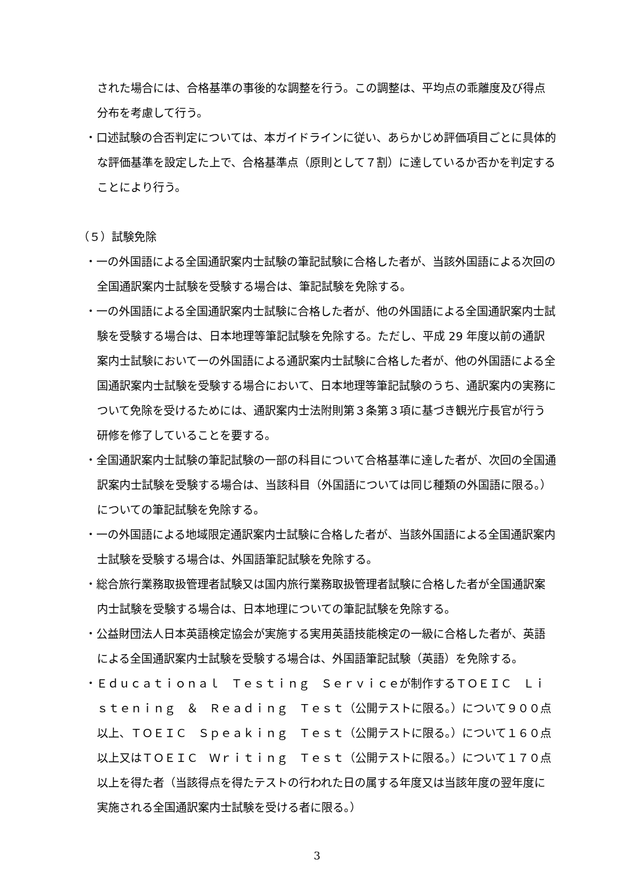された場合には、合格基準の事後的な調整を行う。この調整は、平均点の乖離度及び得点分布を考慮して行う。
・口述試験の合否判定については、本ガイドラインに従い、あらかじめ評価項目ごとに具体的な評価基準を設定した上で、合格基準点（原則として７割）に達しているか否かを判定することにより行う。
（５）試験免除
・一の外国語による全国通訳案内士試験の筆記試験に合格した者が、当該外国語による次回の全国通訳案内士試験を受験する場合は、筆記試験を免除する。
・一の外国語による全国通訳案内士試験に合格した者が、他の外国語による全国通訳案内士試験を受験する場合は、日本地理等筆記試験を免除する。ただし、平成 29 年度以前の通訳案内士試験において一の外国語による通訳案内士試験に合格した者が、他の外国語による全国通訳案内士試験を受験する場合において、日本地理等筆記試験のうち、通訳案内の実務について免除を受けるためには、通訳案内士法附則第３条第３項に基づき観光庁長官が行う研修を修了していることを要する。
・全国通訳案内士試験の筆記試験の一部の科目について合格基準に達した者が、次回の全国通訳案内士試験を受験する場合は、当該科目（外国語については同じ種類の外国語に限る。）についての筆記試験を免除する。
・一の外国語による地域限定通訳案内士試験に合格した者が、当該外国語による全国通訳案内士試験を受験する場合は、外国語筆記試験を免除する。
・総合旅行業務取扱管理者試験又は国内旅行業務取扱管理者試験に合格した者が全国通訳案内士試験を受験する場合は、日本地理についての筆記試験を免除する。
・公益財団法人日本英語検定協会が実施する実用英語技能検定の一級に合格した者が、英語による全国通訳案内士試験を受験する場合は、外国語筆記試験（英語）を免除する。
・Ｅｄｕｃａｔｉｏｎａｌ　Ｔｅｓｔｉｎｇ　Ｓｅｒｖｉｃｅが制作するＴＯＥＩＣ　Ｌｉｓｔｅｎｉｎｇ　＆　Ｒｅａｄｉｎｇ　Ｔｅｓｔ（公開テストに限る。）について９００点以上、ＴＯＥＩＣ　Ｓｐｅａｋｉｎｇ　Ｔｅｓｔ（公開テストに限る。）について１６０点以上又はＴＯＥＩＣ　Ｗｒｉｔｉｎｇ　Ｔｅｓｔ（公開テストに限る。）について１７０点以上を得た者（当該得点を得たテストの行われた日の属する年度又は当該年度の翌年度に実施される全国通訳案内士試験を受ける者に限る。）
3